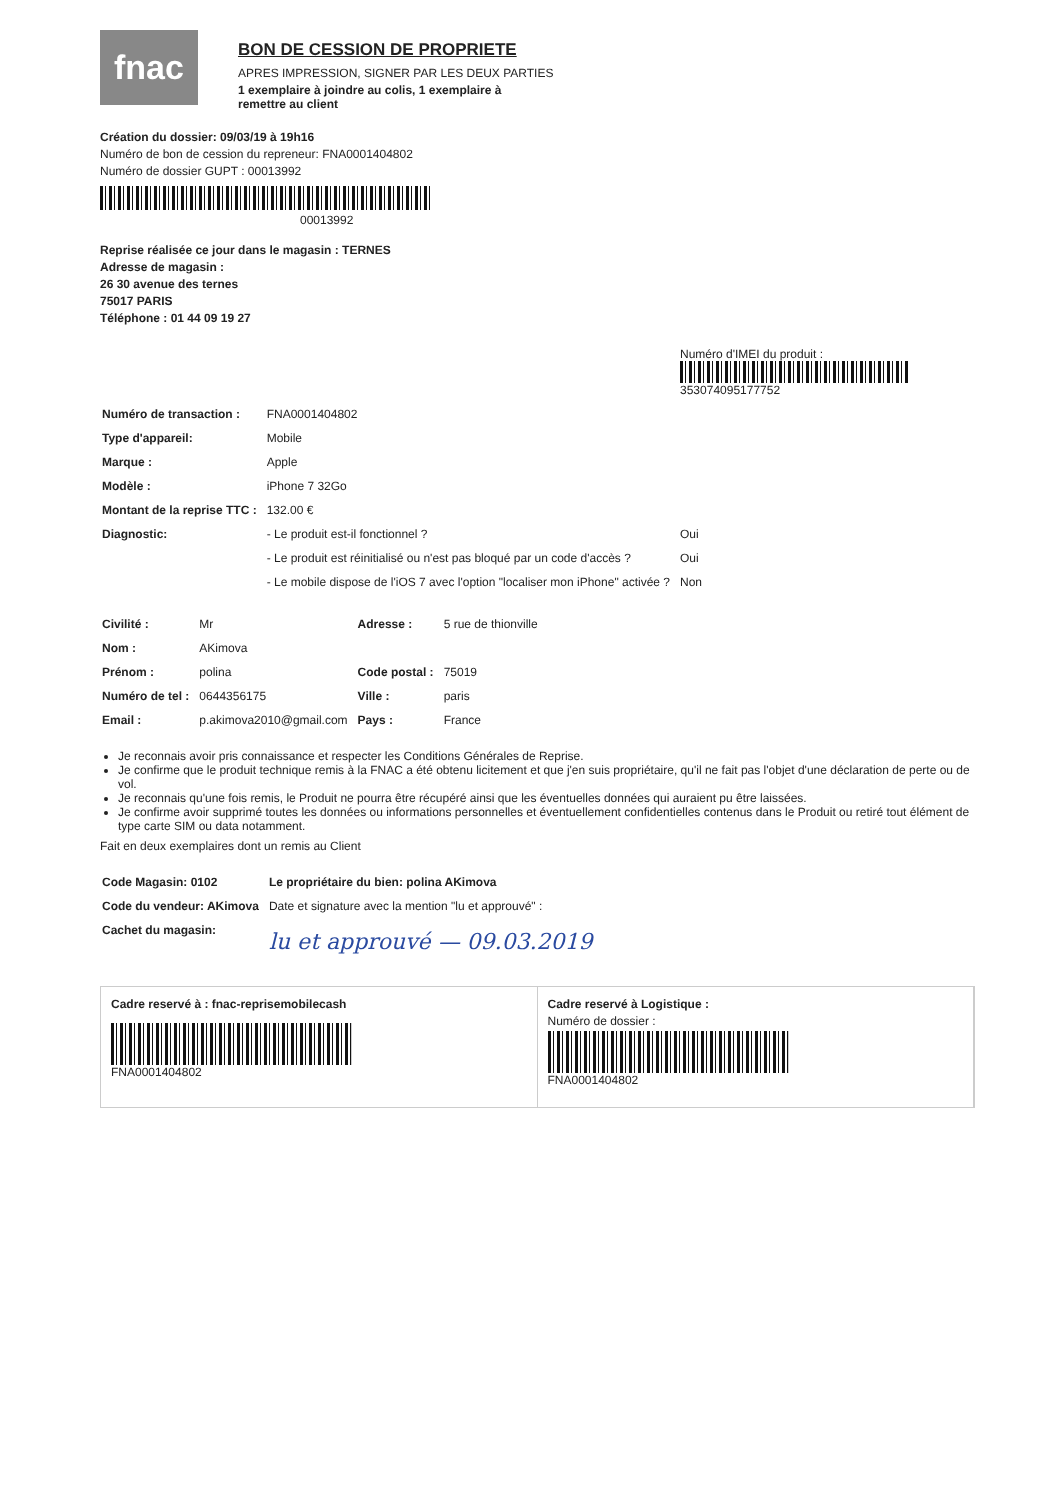fnac
BON DE CESSION DE PROPRIETE
APRES IMPRESSION, SIGNER PAR LES DEUX PARTIES
1 exemplaire à joindre au colis, 1 exemplaire à
remettre au client
Création du dossier: 09/03/19 à 19h16
Numéro de bon de cession du repreneur: FNA0001404802
Numéro de dossier GUPT : 00013992
00013992
Reprise réalisée ce jour dans le magasin : TERNES
Adresse de magasin :
26 30 avenue des ternes
75017 PARIS
Téléphone : 01 44 09 19 27
| | | Numéro d'IMEI du produit : 353074095177752 |
| Numéro de transaction : | FNA0001404802 | |
| Type d'appareil: | Mobile | |
| Marque : | Apple | |
| Modèle : | iPhone 7 32Go | |
| Montant de la reprise TTC : | 132.00 € | |
| Diagnostic: | - Le produit est-il fonctionnel ? | Oui |
| | - Le produit est réinitialisé ou n'est pas bloqué par un code d'accès ? | Oui |
| | - Le mobile dispose de l'iOS 7 avec l'option "localiser mon iPhone" activée ? | Non |
| Civilité : | Mr | Adresse : | 5 rue de thionville |
| Nom : | AKimova | | |
| Prénom : | polina | Code postal : | 75019 |
| Numéro de tel : | 0644356175 | Ville : | paris |
| Email : | p.akimova2010@gmail.com | Pays : | France |
Je reconnais avoir pris connaissance et respecter les Conditions Générales de Reprise.
Je confirme que le produit technique remis à la FNAC a été obtenu licitement et que j'en suis propriétaire, qu'il ne fait pas l'objet d'une déclaration de perte ou de vol.
Je reconnais qu'une fois remis, le Produit ne pourra être récupéré ainsi que les éventuelles données qui auraient pu être laissées.
Je confirme avoir supprimé toutes les données ou informations personnelles et éventuellement confidentielles contenus dans le Produit ou retiré tout élément de type carte SIM ou data notamment.
Fait en deux exemplaires dont un remis au Client
| Code Magasin: 0102 | Le propriétaire du bien: polina AKimova |
| Code du vendeur: AKimova | Date et signature avec la mention "lu et approuvé" : |
| Cachet du magasin: | lu et approuvé — 09.03.2019 |
Cadre reservé à : fnac-reprisemobilecash
FNA0001404802
Cadre reservé à Logistique :
Numéro de dossier :
FNA0001404802